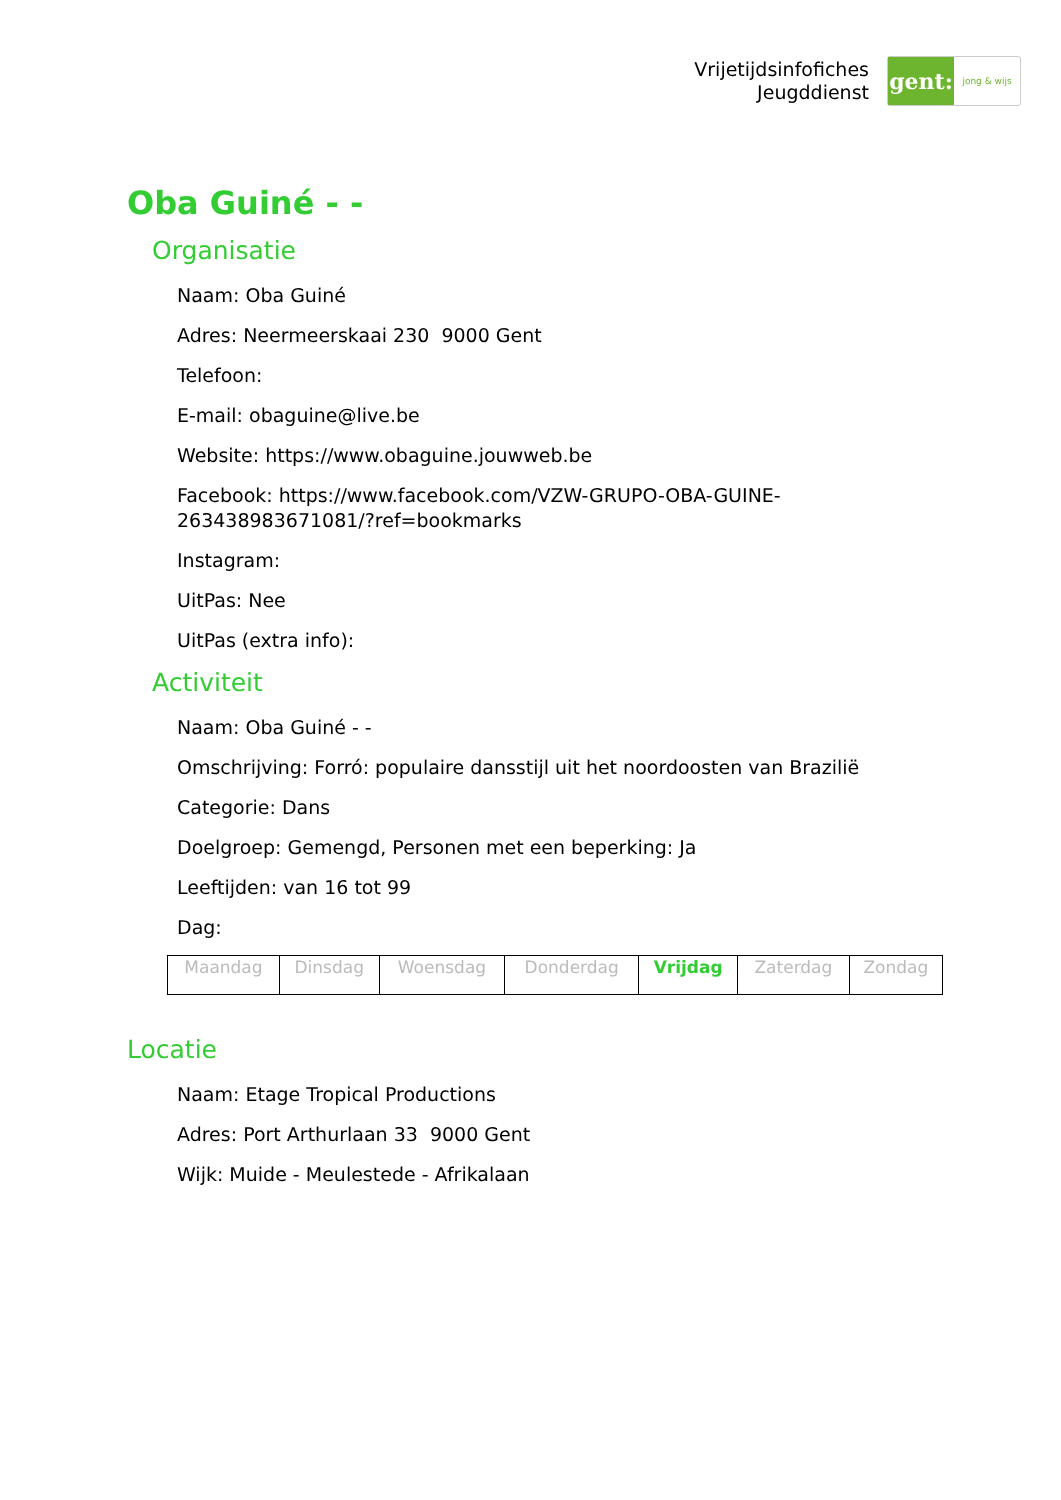Vrijetijdsinfofiches
Jeugddienst
gent:
jong & wijs
Oba Guiné - -
Organisatie
Naam: Oba Guiné
Adres: Neermeerskaai 230 9000 Gent
Telefoon:
E-mail: obaguine@live.be
Website: https://www.obaguine.jouwweb.be
Facebook: https://www.facebook.com/VZW-GRUPO-OBA-GUINE-
263438983671081/?ref=bookmarks
Instagram:
UitPas: Nee
UitPas (extra info):
Activiteit
Naam: Oba Guiné - -
Omschrijving: Forró: populaire dansstijl uit het noordoosten van Brazilië
Categorie: Dans
Doelgroep: Gemengd, Personen met een beperking: Ja
Leeftijden: van 16 tot 99
Dag:
| Maandag | Dinsdag | Woensdag | Donderdag | Vrijdag | Zaterdag | Zondag |
Locatie
Naam: Etage Tropical Productions
Adres: Port Arthurlaan 33 9000 Gent
Wijk: Muide - Meulestede - Afrikalaan